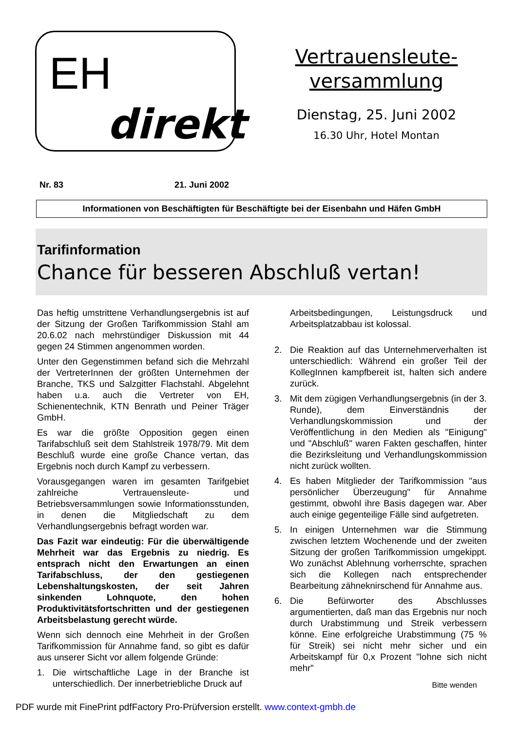EH
direkt
Vertrauensleute-
versammlung
Dienstag, 25. Juni 2002
16.30 Uhr, Hotel Montan
Nr. 83 21. Juni 2002
Informationen von Beschäftigten für Beschäftigte bei der Eisenbahn und Häfen GmbH
Tarifinformation
Chance für besseren Abschluß vertan!
Das heftig umstrittene Verhandlungsergebnis ist auf der Sitzung der Großen Tarifkommission Stahl am 20.6.02 nach mehrstündiger Diskussion mit 44 gegen 24 Stimmen angenommen worden.
Unter den Gegenstimmen befand sich die Mehrzahl der VertreterInnen der größten Unternehmen der Branche, TKS und Salzgitter Flachstahl. Abgelehnt haben u.a. auch die Vertreter von EH, Schienentechnik, KTN Benrath und Peiner Träger GmbH.
Es war die größte Opposition gegen einen Tarifabschluß seit dem Stahlstreik 1978/79. Mit dem Beschluß wurde eine große Chance vertan, das Ergebnis noch durch Kampf zu verbessern.
Vorausgegangen waren im gesamten Tarifgebiet zahlreiche Vertrauensleute- und Betriebsversammlungen sowie Informationsstunden, in denen die Mitgliedschaft zu dem Verhandlungsergebnis befragt worden war.
Das Fazit war eindeutig: Für die überwältigende Mehrheit war das Ergebnis zu niedrig. Es entsprach nicht den Erwartungen an einen Tarifabschluss, der den gestiegenen Lebenshaltungskosten, der seit Jahren sinkenden Lohnquote, den hohen Produktivitätsfortschritten und der gestiegenen Arbeitsbelastung gerecht würde.
Wenn sich dennoch eine Mehrheit in der Großen Tarifkommission für Annahme fand, so gibt es dafür aus unserer Sicht vor allem folgende Gründe:
1. Die wirtschaftliche Lage in der Branche ist unterschiedlich. Der innerbetriebliche Druck auf
Arbeitsbedingungen, Leistungsdruck und Arbeitsplatzabbau ist kolossal.
2. Die Reaktion auf das Unternehmerverhalten ist unterschiedlich: Während ein großer Teil der KollegInnen kampfbereit ist, halten sich andere zurück.
3. Mit dem zügigen Verhandlungsergebnis (in der 3. Runde), dem Einverständnis der Verhandlungskommission und der Veröffentlichung in den Medien als "Einigung" und "Abschluß" waren Fakten geschaffen, hinter die Bezirksleitung und Verhandlungskommission nicht zurück wollten.
4. Es haben Mitglieder der Tarifkommission "aus persönlicher Überzeugung" für Annahme gestimmt, obwohl ihre Basis dagegen war. Aber auch einige gegenteilige Fälle sind aufgetreten.
5. In einigen Unternehmen war die Stimmung zwischen letztem Wochenende und der zweiten Sitzung der großen Tarifkommission umgekippt. Wo zunächst Ablehnung vorherrschte, sprachen sich die Kollegen nach entsprechender Bearbeitung zähneknirschend für Annahme aus.
6. Die Befürworter des Abschlusses argumentierten, daß man das Ergebnis nur noch durch Urabstimmung und Streik verbessern könne. Eine erfolgreiche Urabstimmung (75 % für Streik) sei nicht mehr sicher und ein Arbeitskampf für 0,x Prozent "lohne sich nicht mehr"
Bitte wenden
PDF wurde mit FinePrint pdfFactory Pro-Prüfversion erstellt. www.context-gmbh.de